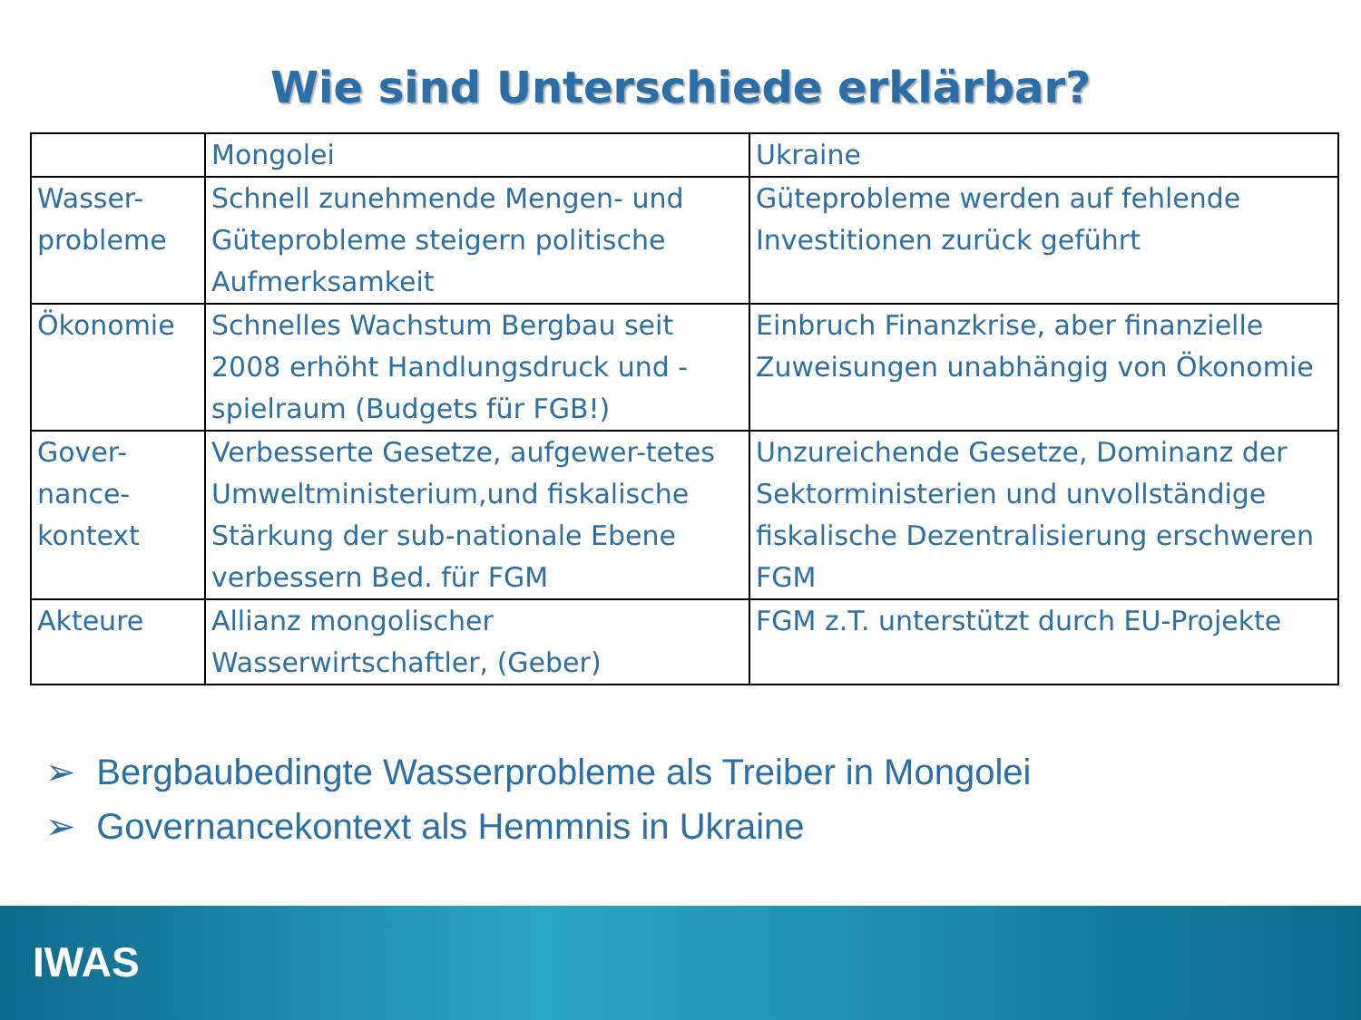Wie sind Unterschiede erklärbar?
| | Mongolei | Ukraine |
| Wasser-probleme | Schnell zunehmende Mengen- und Güteprobleme steigern politische Aufmerksamkeit | Güteprobleme werden auf fehlende Investitionen zurück geführt |
| Ökonomie | Schnelles Wachstum Bergbau seit 2008 erhöht Handlungsdruck und -spielraum (Budgets für FGB!) | Einbruch Finanzkrise, aber finanzielle Zuweisungen unabhängig von Ökonomie |
| Gover- nance- kontext | Verbesserte Gesetze, aufgewer-tetes Umweltministerium,und fiskalische Stärkung der sub-nationale Ebene verbessern Bed. für FGM | Unzureichende Gesetze, Dominanz der Sektorministerien und unvollständige fiskalische Dezentralisierung erschweren FGM |
| Akteure | Allianz mongolischer Wasserwirtschaftler, (Geber) | FGM z.T. unterstützt durch EU-Projekte |
➢ Bergbaubedingte Wasserprobleme als Treiber in Mongolei
➢ Governancekontext als Hemmnis in Ukraine
IWAS